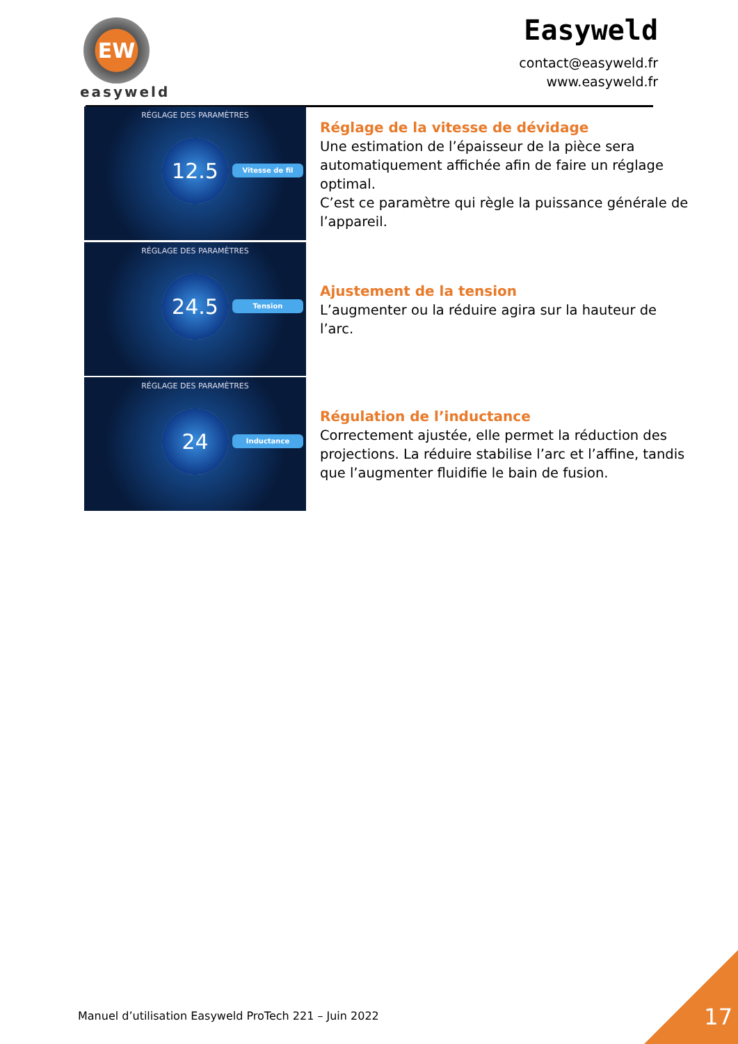EW
easyweld
Easyweld
contact@easyweld.fr
www.easyweld.fr
RÉGLAGE DES PARAMÈTRES
12.5
Vitesse de fil
RÉGLAGE DES PARAMÈTRES
24.5
Tension
RÉGLAGE DES PARAMÈTRES
24
Inductance
Réglage de la vitesse de dévidage
Une estimation de l’épaisseur de la pièce sera automatiquement affichée afin de faire un réglage optimal.
C’est ce paramètre qui règle la puissance générale de l’appareil.
Ajustement de la tension
L’augmenter ou la réduire agira sur la hauteur de l’arc.
Régulation de l’inductance
Correctement ajustée, elle permet la réduction des projections. La réduire stabilise l’arc et l’affine, tandis que l’augmenter fluidifie le bain de fusion.
Manuel d’utilisation Easyweld ProTech 221 – Juin 2022
17